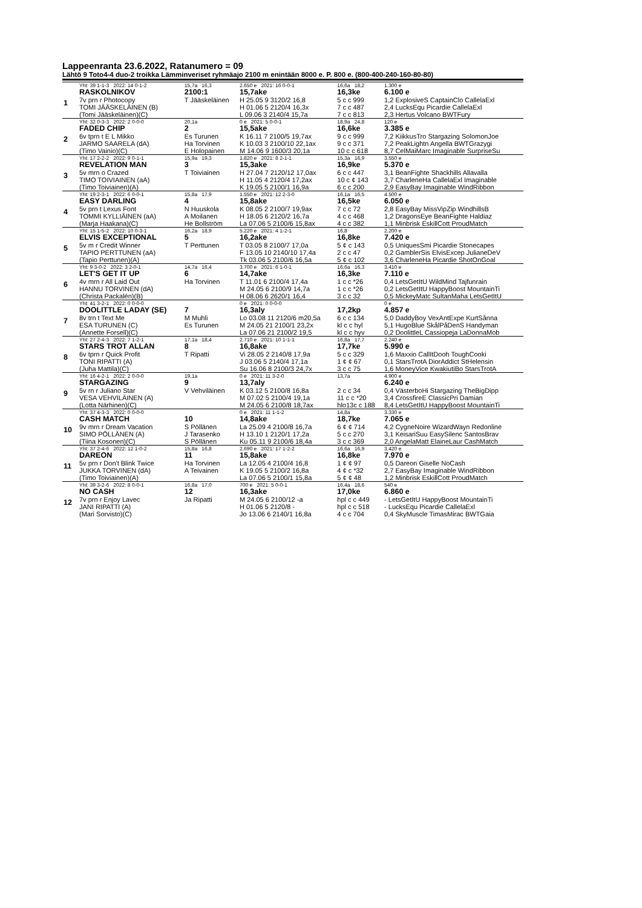Lappeenranta 23.6.2022, Ratanumero = 09
Lähtö 9 Toto4-4 duo-2 troikka Lämminveriset ryhmäajo 2100 m enintään 8000 e. P. 800 e. (800-400-240-160-80-80)
| | Yht: 39 1-1-3 2022: 14 0-1-2 | 15,7a 16,3 | 2.650 e 2021: 16 0-0-1 | 16,6a 18,2 | 1.300 e |
| 1 | RASKOLNIKOV | 2100:1 | 15,7ake | 16,3ke | 6.100 e |
| | 7v prn r Photocopy | T Jääskeläinen | H 25.05 9 3120/2 16,8 | 5 c c 999 | 1,2 ExplosiveS CaptainClo CallelaExl |
| | TOMI JÄÄSKELÄINEN (B) | | H 01.06 5 2120/4 16,3x | 7 c c 487 | 2,4 LucksEqu Picardie CallelaExl |
| | (Tomi Jääskeläinen)(C) | | L 09.06 3 2140/4 15,7a | 7 c c 813 | 2,3 Hertus Volcano BWTFury |
| | Yht: 32 0-3-3 2022: 2 0-0-0 | 20,1a | 0 e 2021: 5 0-0-1 | 18,9a 24,8 | 120 e |
| 2 | FADED CHIP | 2 | 15,5ake | 16,6ke | 3.385 e |
| | 6v tprn t E L Mikko | Es Turunen | K 16.11 7 2100/5 19,7ax | 9 c c 999 | 7,2 KiikkusTro Stargazing SolomonJoe |
| | JARMO SAARELA (dA) | Ha Torvinen | K 10.03 3 2100/10 22,1ax | 9 c c 371 | 7,2 PeakLightn Angella BWTGrazygi |
| | (Timo Vainio)(C) | E Holopainen | M 14.06 9 1600/3 20,1a | 10 c c 618 | 8,7 CelMaiMarc Imaginable SurpriseSu |
| | Yht: 17 2-2-2 2022: 9 0-1-1 | 15,9a 19,3 | 1.820 e 2021: 8 2-1-1 | 15,3a 16,9 | 3.550 e |
| 3 | REVELATION MAN | 3 | 15,3ake | 16,9ke | 5.370 e |
| | 5v mrn o Crazed | T Toiviainen | H 27.04 7 2120/12 17,0ax | 6 c c 447 | 3,1 BeanFighte Shackhills Allavalla |
| | TIMO TOIVIAINEN (aA) | | H 11.05 4 2120/4 17,2ax | 10 c ¢ 143 | 3,7 CharleneHa CallelaExl Imaginable |
| | (Timo Toiviainen)(A) | | K 19.05 5 2100/1 16,9a | 6 c c 200 | 2,9 EasyBay Imaginable WindRibbon |
| | Yht: 19 2-3-1 2022: 6 0-0-1 | 15,8a 17,9 | 1.550 e 2021: 12 2-3-0 | 16,1a 16,5 | 4.500 e |
| 4 | EASY DARLING | 4 | 15,8ake | 16,5ke | 6.050 e |
| | 5v prn t Lexus Font | N Huuskola | K 08.05 2 2100/7 19,9ax | 7 c c 72 | 2,8 EasyBay MissVipZip WindhillsB |
| | TOMMI KYLLIÄINEN (aA) | A Moilanen | H 18.05 6 2120/2 16,7a | 4 c c 468 | 1,2 DragonsEye BeanFighte Haldiaz |
| | (Marja Haakana)(C) | He Bollström | La 07.06 5 2100/6 15,8ax | 4 c c 382 | 1,1 Minbrisk EskillCott ProudMatch |
| | Yht: 15 1-5-2 2022: 10 0-3-1 | 16,2a 18,9 | 5.220 e 2021: 4 1-2-1 | 16,8 | 2.200 e |
| 5 | ELVIS EXCEPTIONAL | 5 | 16,2ake | 16,8ke | 7.420 e |
| | 5v m r Credit Winner | T Perttunen | T 03.05 8 2100/7 17,0a | 5 ¢ c 143 | 0,5 UniquesSmi Picardie Stonecapes |
| | TAPIO PERTTUNEN (aA) | | F 13.05 10 2140/10 17,4a | 2 c c 47 | 0,2 GamblerSis ElvisExcep JulianeDeV |
| | (Tapio Perttunen)(A) | | Tk 03.06 5 2100/6 16,5a | 5 ¢ c 102 | 3,6 CharleneHa Picardie ShotOnGoal |
| | Yht: 9 3-0-2 2022: 3 2-0-1 | 14,7a 16,4 | 3.700 e 2021: 6 1-0-1 | 16,6a 16,3 | 3.410 e |
| 6 | LET'S GET IT UP | 6 | 14,7ake | 16,3ke | 7.110 e |
| | 4v mrn r All Laid Out | Ha Torvinen | T 11.01 6 2100/4 17,4a | 1 c c *26 | 0,4 LetsGetItU WildMind Tajfunrain |
| | HANNU TORVINEN (dA) | | M 24.05 6 2100/9 14,7a | 1 c c *26 | 0,2 LetsGetItU HappyBoost MountainTi |
| | (Christa Packalén)(B) | | H 08.06 6 2620/1 16,4 | 3 c c 32 | 0,5 MickeyMatc SultanMaha LetsGetItU |
| | Yht: 41 3-2-1 2022: 0 0-0-0 | | 0 e 2021: 0 0-0-0 | | 0 e |
| 7 | DOOLITTLE LADAY (SE) | 7 | 16,3aly | 17,2kp | 4.857 e |
| | 8v trn t Text Me | M Muhli | Lo 03.08 11 2120/6 m20,5a | 6 c c 134 | 5,0 DaddyBoy VexAntExpe KurtSånna |
| | ESA TURUNEN (C) | Es Turunen | M 24.05 21 2100/1 23,2x | kl c c hyl | 5,1 HugoBlue SkålPåDenS Handyman |
| | (Annette Forsell)(C) | | La 07.06 21 2100/2 19,5 | kl c c hyv | 0,2 DoolittleL Cassiopeja LaDonnaMob |
| | Yht: 27 2-4-3 2022: 7 1-2-1 | 17,1a 18,4 | 2.710 e 2021: 10 1-1-1 | 16,8a 17,7 | 2.240 e |
| 8 | STARS TROT ALLAN | 8 | 16,8ake | 17,7ke | 5.990 e |
| | 6v tprn r Quick Profit | T Ripatti | Vi 28.05 2 2140/8 17,9a | 5 c c 329 | 1,6 Maxxio CallItDooh ToughCooki |
| | TONI RIPATTI (A) | | J 03.06 5 2140/4 17,1a | 1 ¢ ¢ 67 | 0,1 StarsTrotA DiorAddict StHelensin |
| | (Juha Mattila)(C) | | Su 16.06 8 2100/3 24,7x | 3 c c 75 | 1,6 MoneyVice KwakiutiBo StarsTrotA |
| | Yht: 16 4-2-1 2022: 2 0-0-0 | 19,1a | 0 e 2021: 11 3-2-0 | 13,7a | 4.900 e |
| 9 | STARGAZING | 9 | 13,7aly | | 6.240 e |
| | 5v rn r Juliano Star | V Vehviläinen | K 03.12 5 2100/8 16,8a | 2 c c 34 | 0,4 VästerboHi Stargazing TheBigDipp |
| | VESA VEHVILÄINEN (A) | | M 07.02 5 2100/4 19,1a | 11 c c *20 | 3,4 CrossfireE ClassicPri Damian |
| | (Lotta Närhinen)(C) | | M 24.05 6 2100/8 18,7ax | hlo13c c 188 | 8,4 LetsGetItU HappyBoost MountainTi |
| | Yht: 37 4-3-3 2022: 0 0-0-0 | | 0 e 2021: 11 1-1-2 | 14,8a | 3.330 e |
| 10 | CASH MATCH | 10 | 14,8ake | 18,7ke | 7.065 e |
| | 9v mrn r Dream Vacation | S Pöllänen | La 25.09 4 2100/8 16,7a | 6 ¢ ¢ 714 | 4,2 CygneNoire WizardWayn Redonline |
| | SIMO PÖLLÄNEN (A) | J Tarasenko | H 13.10 1 2120/1 17,2a | 5 c c 270 | 3,1 KeisariSuu EasySilenc SantosBrav |
| | (Tiina Kosonen)(C) | S Pöllänen | Ku 05.11 9 2100/6 18,4a | 3 c c 369 | 2,0 AngelaMatt ElaineLaur CashMatch |
| | Yht: 37 2-4-6 2022: 12 1-0-2 | 15,8a 16,8 | 2.690 e 2021: 17 1-2-2 | 16,6a 16,9 | 3.420 e |
| 11 | DAREON | 11 | 15,8ake | 16,8ke | 7.970 e |
| | 5v prn r Don't Blink Twice | Ha Torvinen | La 12.05 4 2100/4 16,8 | 1 ¢ ¢ 97 | 0,5 Dareon Giselle NoCash |
| | JUKKA TORVINEN (dA) | A Teivainen | K 19.05 5 2100/2 16,8a | 4 ¢ c *32 | 2,7 EasyBay Imaginable WindRibbon |
| | (Timo Toiviainen)(A) | | La 07.06 5 2100/1 15,8a | 5 ¢ ¢ 48 | 1,2 Minbrisk EskillCott ProudMatch |
| | Yht: 39 3-2-6 2022: 8 0-0-1 | 16,8a 17,0 | 700 e 2021: 5 0-0-1 | 16,4a 18,6 | 540 e |
| 12 | NO CASH | 12 | 16,3ake | 17,0ke | 6.860 e |
| | 7v prn r Enjoy Lavec | Ja Ripatti | M 24.05 6 2100/12 -a | hpl c c 449 | - LetsGetItU HappyBoost MountainTi |
| | JANI RIPATTI (A) | | H 01.06 5 2120/8 - | hpl c c 518 | - LucksEqu Picardie CallelaExl |
| | (Mari Sorvisto)(C) | | Jo 13.06 6 2140/1 16,8a | 4 c c 704 | 0,4 SkyMuscle TimasMirac BWTGaia |